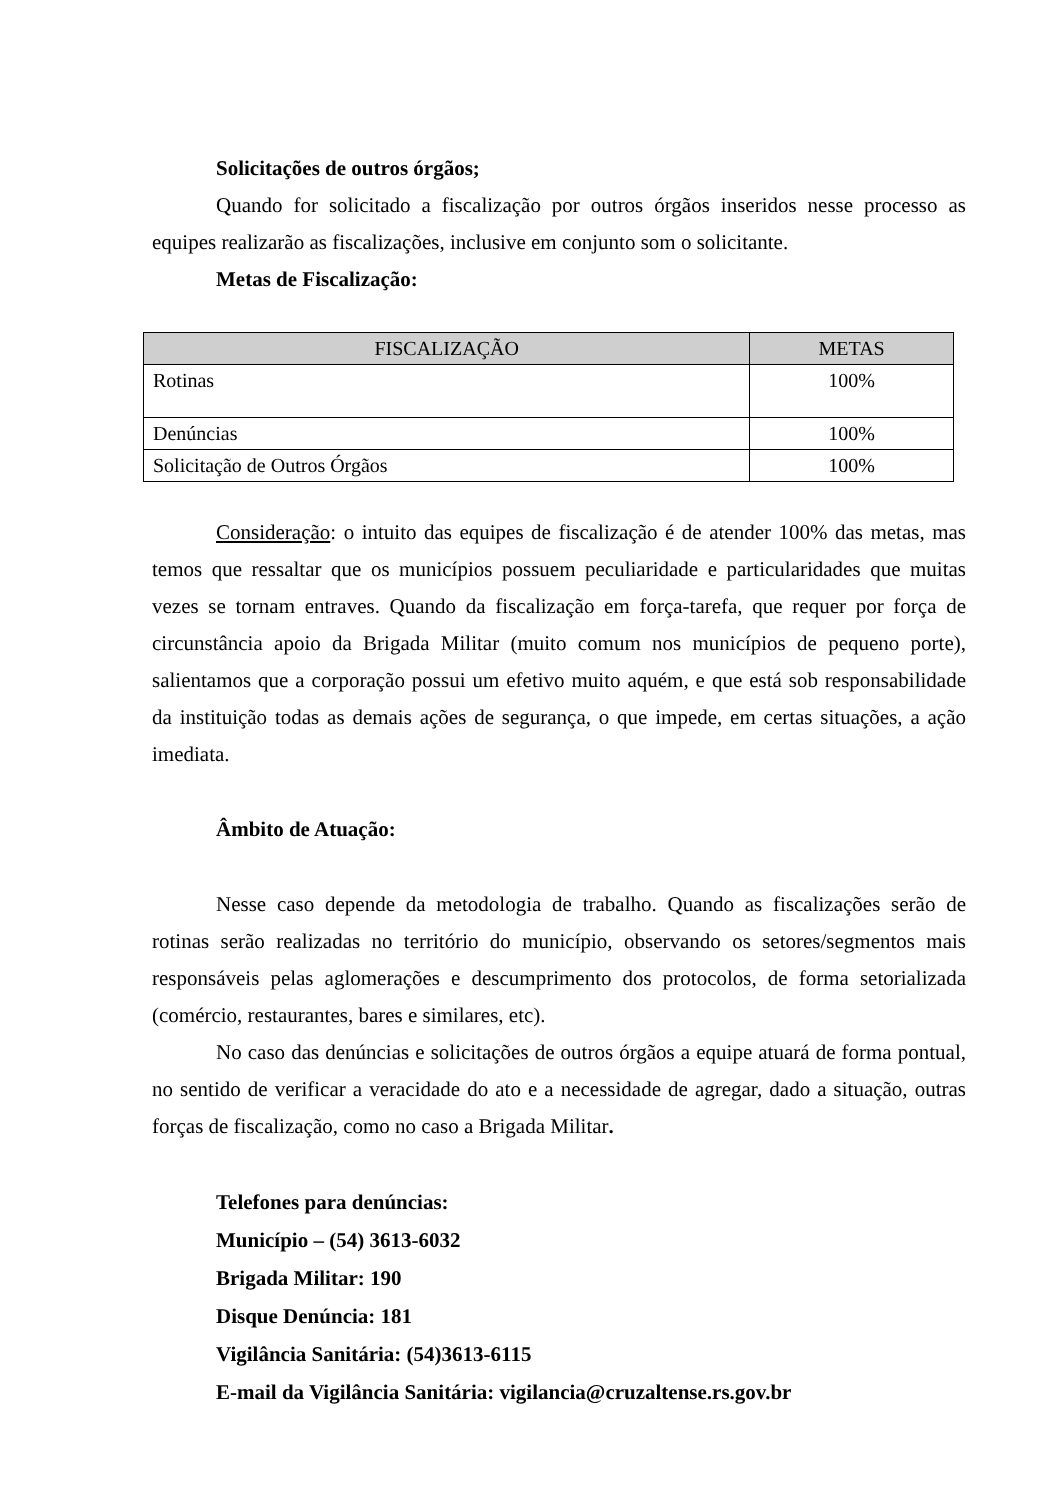Solicitações de outros órgãos;
Quando for solicitado a fiscalização por outros órgãos inseridos nesse processo as equipes realizarão as fiscalizações, inclusive em conjunto som o solicitante.
Metas de Fiscalização:
| FISCALIZAÇÃO | METAS |
| --- | --- |
| Rotinas | 100% |
| Denúncias | 100% |
| Solicitação de Outros Órgãos | 100% |
Consideração: o intuito das equipes de fiscalização é de atender 100% das metas, mas temos que ressaltar que os municípios possuem peculiaridade e particularidades que muitas vezes se tornam entraves. Quando da fiscalização em força-tarefa, que requer por força de circunstância apoio da Brigada Militar (muito comum nos municípios de pequeno porte), salientamos que a corporação possui um efetivo muito aquém, e que está sob responsabilidade da instituição todas as demais ações de segurança, o que impede, em certas situações, a ação imediata.
Âmbito de Atuação:
Nesse caso depende da metodologia de trabalho. Quando as fiscalizações serão de rotinas serão realizadas no território do município, observando os setores/segmentos mais responsáveis pelas aglomerações e descumprimento dos protocolos, de forma setorializada (comércio, restaurantes, bares e similares, etc).
No caso das denúncias e solicitações de outros órgãos a equipe atuará de forma pontual, no sentido de verificar a veracidade do ato e a necessidade de agregar, dado a situação, outras forças de fiscalização, como no caso a Brigada Militar.
Telefones para denúncias:
Município – (54) 3613-6032
Brigada Militar: 190
Disque Denúncia: 181
Vigilância Sanitária: (54)3613-6115
E-mail da Vigilância Sanitária: vigilancia@cruzaltense.rs.gov.br